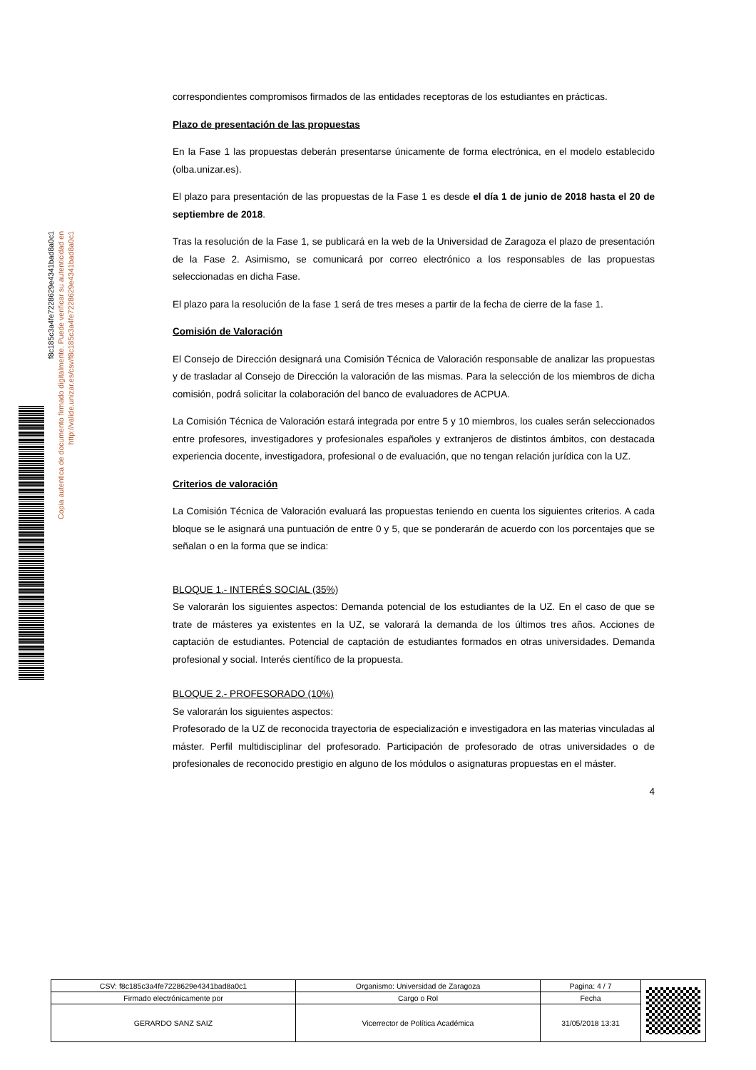correspondientes compromisos firmados de las entidades receptoras de los estudiantes en prácticas.
Plazo de presentación de las propuestas
En la Fase 1 las propuestas deberán presentarse únicamente de forma electrónica, en el modelo establecido (olba.unizar.es).
El plazo para presentación de las propuestas de la Fase 1 es desde el día 1 de junio de 2018 hasta el 20 de septiembre de 2018.
Tras la resolución de la Fase 1, se publicará en la web de la Universidad de Zaragoza el plazo de presentación de la Fase 2. Asimismo, se comunicará por correo electrónico a los responsables de las propuestas seleccionadas en dicha Fase.
El plazo para la resolución de la fase 1 será de tres meses a partir de la fecha de cierre de la fase 1.
Comisión de Valoración
El Consejo de Dirección designará una Comisión Técnica de Valoración responsable de analizar las propuestas y de trasladar al Consejo de Dirección la valoración de las mismas. Para la selección de los miembros de dicha comisión, podrá solicitar la colaboración del banco de evaluadores de ACPUA.
La Comisión Técnica de Valoración estará integrada por entre 5 y 10 miembros, los cuales serán seleccionados entre profesores, investigadores y profesionales españoles y extranjeros de distintos ámbitos, con destacada experiencia docente, investigadora, profesional o de evaluación, que no tengan relación jurídica con la UZ.
Criterios de valoración
La Comisión Técnica de Valoración evaluará las propuestas teniendo en cuenta los siguientes criterios. A cada bloque se le asignará una puntuación de entre 0 y 5, que se ponderarán de acuerdo con los porcentajes que se señalan o en la forma que se indica:
BLOQUE 1.- INTERÉS SOCIAL (35%)
Se valorarán los siguientes aspectos: Demanda potencial de los estudiantes de la UZ. En el caso de que se trate de másteres ya existentes en la UZ, se valorará la demanda de los últimos tres años. Acciones de captación de estudiantes. Potencial de captación de estudiantes formados en otras universidades. Demanda profesional y social. Interés científico de la propuesta.
BLOQUE 2.- PROFESORADO (10%)
Se valorarán los siguientes aspectos:
Profesorado de la UZ de reconocida trayectoria de especialización e investigadora en las materias vinculadas al máster. Perfil multidisciplinar del profesorado. Participación de profesorado de otras universidades o de profesionales de reconocido prestigio en alguno de los módulos o asignaturas propuestas en el máster.
4
f8c185c3a4fe7228629e4341bad8a0c1
Copia autentica de documento firmado digitalmente. Puede verificar su autenticidad en http://valide.unizar.es/csv/f8c185c3a4fe7228629e4341bad8a0c1
| CSV: f8c185c3a4fe7228629e4341bad8a0c1 | Organismo: Universidad de Zaragoza | Pagina: 4 / 7 | |
| Firmado electrónicamente por | Cargo o Rol | Fecha | |
| GERARDO SANZ SAIZ | Vicerrector de Política Académica | 31/05/2018 13:31 | |